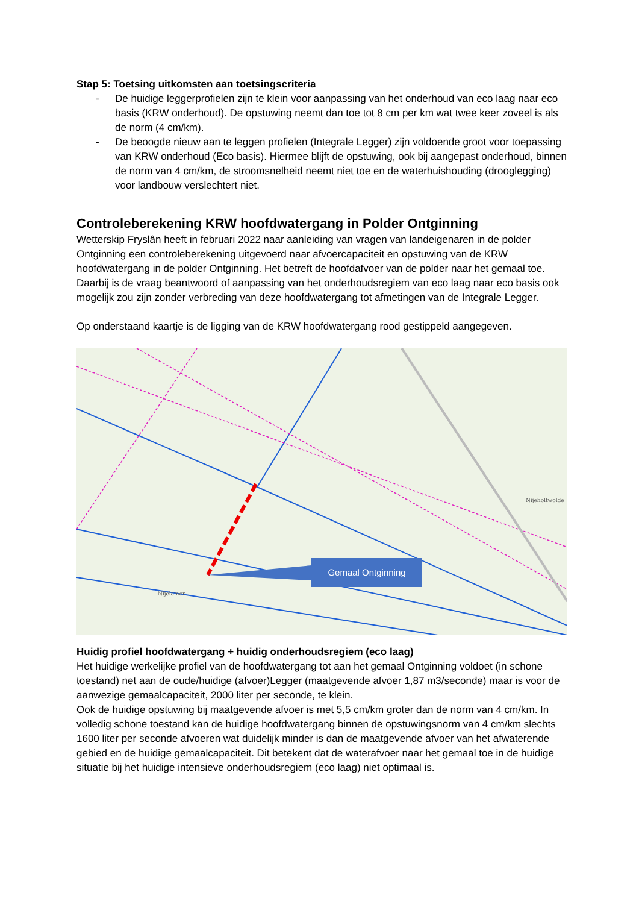Stap 5: Toetsing uitkomsten aan toetsingscriteria
- De huidige leggerprofielen zijn te klein voor aanpassing van het onderhoud van eco laag naar eco basis (KRW onderhoud). De opstuwing neemt dan toe tot 8 cm per km wat twee keer zoveel is als de norm (4 cm/km).
- De beoogde nieuw aan te leggen profielen (Integrale Legger) zijn voldoende groot voor toepassing van KRW onderhoud (Eco basis). Hiermee blijft de opstuwing, ook bij aangepast onderhoud, binnen de norm van 4 cm/km, de stroomsnelheid neemt niet toe en de waterhuishouding (drooglegging) voor landbouw verslechtert niet.
Controleberekening KRW hoofdwatergang in Polder Ontginning
Wetterskip Fryslân heeft in februari 2022 naar aanleiding van vragen van landeigenaren in de polder Ontginning een controleberekening uitgevoerd naar afvoercapaciteit en opstuwing van de KRW hoofdwatergang in de polder Ontginning. Het betreft de hoofdafvoer van de polder naar het gemaal toe. Daarbij is de vraag beantwoord of aanpassing van het onderhoudsregiem van eco laag naar eco basis ook mogelijk zou zijn zonder verbreding van deze hoofdwatergang tot afmetingen van de Integrale Legger.
Op onderstaand kaartje is de ligging van de KRW hoofdwatergang rood gestippeld aangegeven.
Gemaal Ontginning
Nijelamer
Nijeholtwolde
Huidig profiel hoofdwatergang + huidig onderhoudsregiem (eco laag)
Het huidige werkelijke profiel van de hoofdwatergang tot aan het gemaal Ontginning voldoet (in schone toestand) net aan de oude/huidige (afvoer)Legger (maatgevende afvoer 1,87 m3/seconde) maar is voor de aanwezige gemaalcapaciteit, 2000 liter per seconde, te klein.
Ook de huidige opstuwing bij maatgevende afvoer is met 5,5 cm/km groter dan de norm van 4 cm/km. In volledig schone toestand kan de huidige hoofdwatergang binnen de opstuwingsnorm van 4 cm/km slechts 1600 liter per seconde afvoeren wat duidelijk minder is dan de maatgevende afvoer van het afwaterende gebied en de huidige gemaalcapaciteit. Dit betekent dat de waterafvoer naar het gemaal toe in de huidige situatie bij het huidige intensieve onderhoudsregiem (eco laag) niet optimaal is.